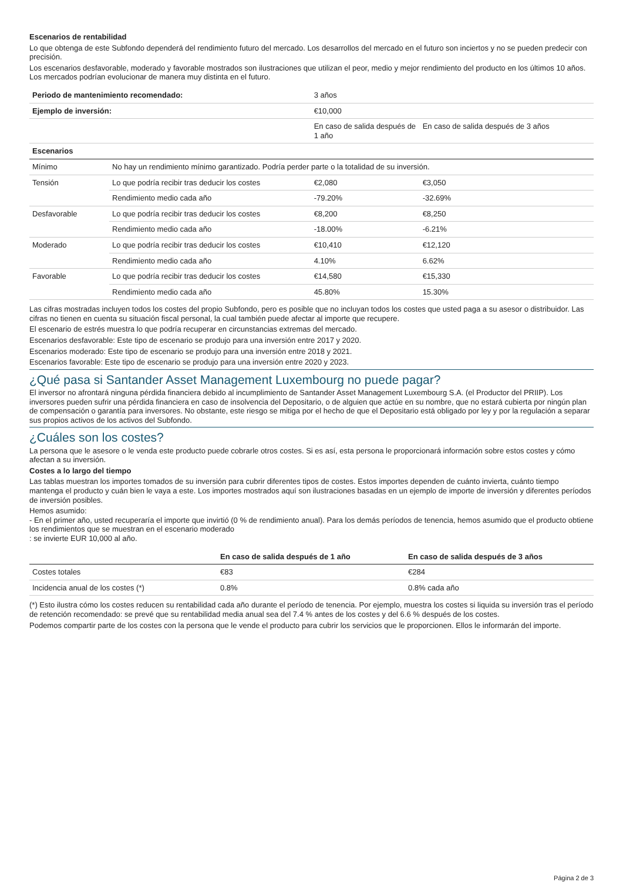Escenarios de rentabilidad
Lo que obtenga de este Subfondo dependerá del rendimiento futuro del mercado. Los desarrollos del mercado en el futuro son inciertos y no se pueden predecir con precisión.
Los escenarios desfavorable, moderado y favorable mostrados son ilustraciones que utilizan el peor, medio y mejor rendimiento del producto en los últimos 10 años. Los mercados podrían evolucionar de manera muy distinta en el futuro.
| Periodo de mantenimiento recomendado: | | 3 años | |
| Ejemplo de inversión: | | €10,000 | |
| | | En caso de salida después de 1 año | En caso de salida después de 3 años |
| Escenarios | | | |
| Mínimo | No hay un rendimiento mínimo garantizado. Podría perder parte o la totalidad de su inversión. | | |
| Tensión | Lo que podría recibir tras deducir los costes | €2,080 | €3,050 |
| | Rendimiento medio cada año | -79.20% | -32.69% |
| Desfavorable | Lo que podría recibir tras deducir los costes | €8,200 | €8,250 |
| | Rendimiento medio cada año | -18.00% | -6.21% |
| Moderado | Lo que podría recibir tras deducir los costes | €10,410 | €12,120 |
| | Rendimiento medio cada año | 4.10% | 6.62% |
| Favorable | Lo que podría recibir tras deducir los costes | €14,580 | €15,330 |
| | Rendimiento medio cada año | 45.80% | 15.30% |
Las cifras mostradas incluyen todos los costes del propio Subfondo, pero es posible que no incluyan todos los costes que usted paga a su asesor o distribuidor. Las cifras no tienen en cuenta su situación fiscal personal, la cual también puede afectar al importe que recupere.
El escenario de estrés muestra lo que podría recuperar en circunstancias extremas del mercado.
Escenarios desfavorable: Este tipo de escenario se produjo para una inversión entre 2017 y 2020.
Escenarios moderado: Este tipo de escenario se produjo para una inversión entre 2018 y 2021.
Escenarios favorable: Este tipo de escenario se produjo para una inversión entre 2020 y 2023.
¿Qué pasa si Santander Asset Management Luxembourg no puede pagar?
El inversor no afrontará ninguna pérdida financiera debido al incumplimiento de Santander Asset Management Luxembourg S.A. (el Productor del PRIIP). Los inversores pueden sufrir una pérdida financiera en caso de insolvencia del Depositario, o de alguien que actúe en su nombre, que no estará cubierta por ningún plan de compensación o garantía para inversores. No obstante, este riesgo se mitiga por el hecho de que el Depositario está obligado por ley y por la regulación a separar sus propios activos de los activos del Subfondo.
¿Cuáles son los costes?
La persona que le asesore o le venda este producto puede cobrarle otros costes. Si es así, esta persona le proporcionará información sobre estos costes y cómo afectan a su inversión.
Costes a lo largo del tiempo
Las tablas muestran los importes tomados de su inversión para cubrir diferentes tipos de costes. Estos importes dependen de cuánto invierta, cuánto tiempo mantenga el producto y cuán bien le vaya a este. Los importes mostrados aquí son ilustraciones basadas en un ejemplo de importe de inversión y diferentes períodos de inversión posibles.
Hemos asumido:
- En el primer año, usted recuperaría el importe que invirtió (0 % de rendimiento anual). Para los demás períodos de tenencia, hemos asumido que el producto obtiene los rendimientos que se muestran en el escenario moderado
: se invierte EUR 10,000 al año.
| | En caso de salida después de 1 año | En caso de salida después de 3 años |
| Costes totales | €83 | €284 |
| Incidencia anual de los costes (*) | 0.8% | 0.8% cada año |
(*) Esto ilustra cómo los costes reducen su rentabilidad cada año durante el período de tenencia. Por ejemplo, muestra los costes si liquida su inversión tras el período de retención recomendado: se prevé que su rentabilidad media anual sea del 7.4 % antes de los costes y del 6.6 % después de los costes.
Podemos compartir parte de los costes con la persona que le vende el producto para cubrir los servicios que le proporcionen. Ellos le informarán del importe.
Página 2 de 3